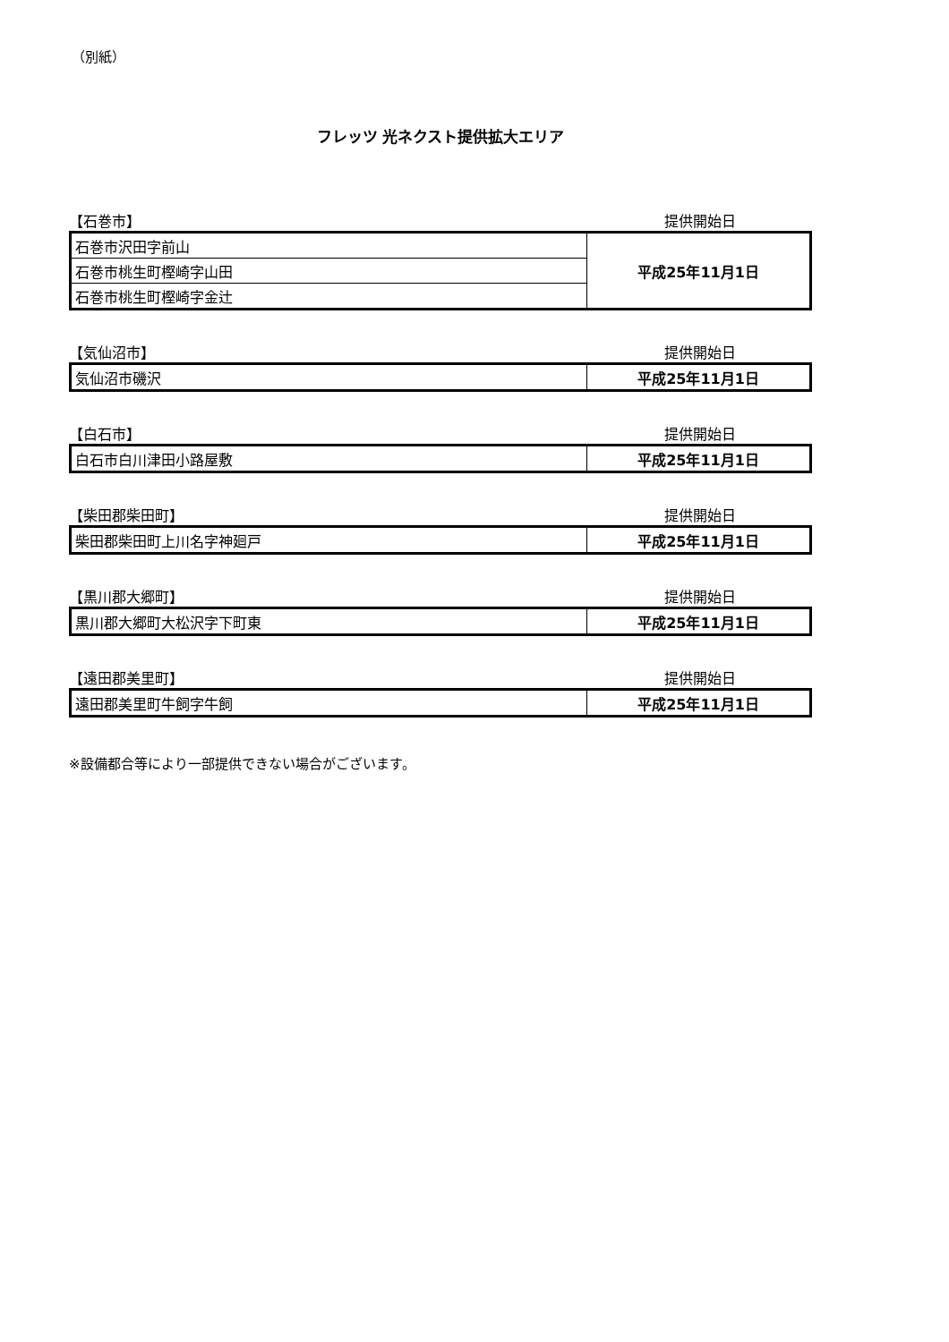（別紙）
フレッツ 光ネクスト提供拡大エリア
【石巻市】 提供開始日
| 石巻市沢田字前山 | 平成25年11月1日 |
| 石巻市桃生町樫崎字山田 | |
| 石巻市桃生町樫崎字金辻 | |
【気仙沼市】 提供開始日
| 気仙沼市磯沢 | 平成25年11月1日 |
【白石市】 提供開始日
| 白石市白川津田小路屋敷 | 平成25年11月1日 |
【柴田郡柴田町】 提供開始日
| 柴田郡柴田町上川名字神廻戸 | 平成25年11月1日 |
【黒川郡大郷町】 提供開始日
| 黒川郡大郷町大松沢字下町東 | 平成25年11月1日 |
【遠田郡美里町】 提供開始日
| 遠田郡美里町牛飼字牛飼 | 平成25年11月1日 |
※設備都合等により一部提供できない場合がございます。